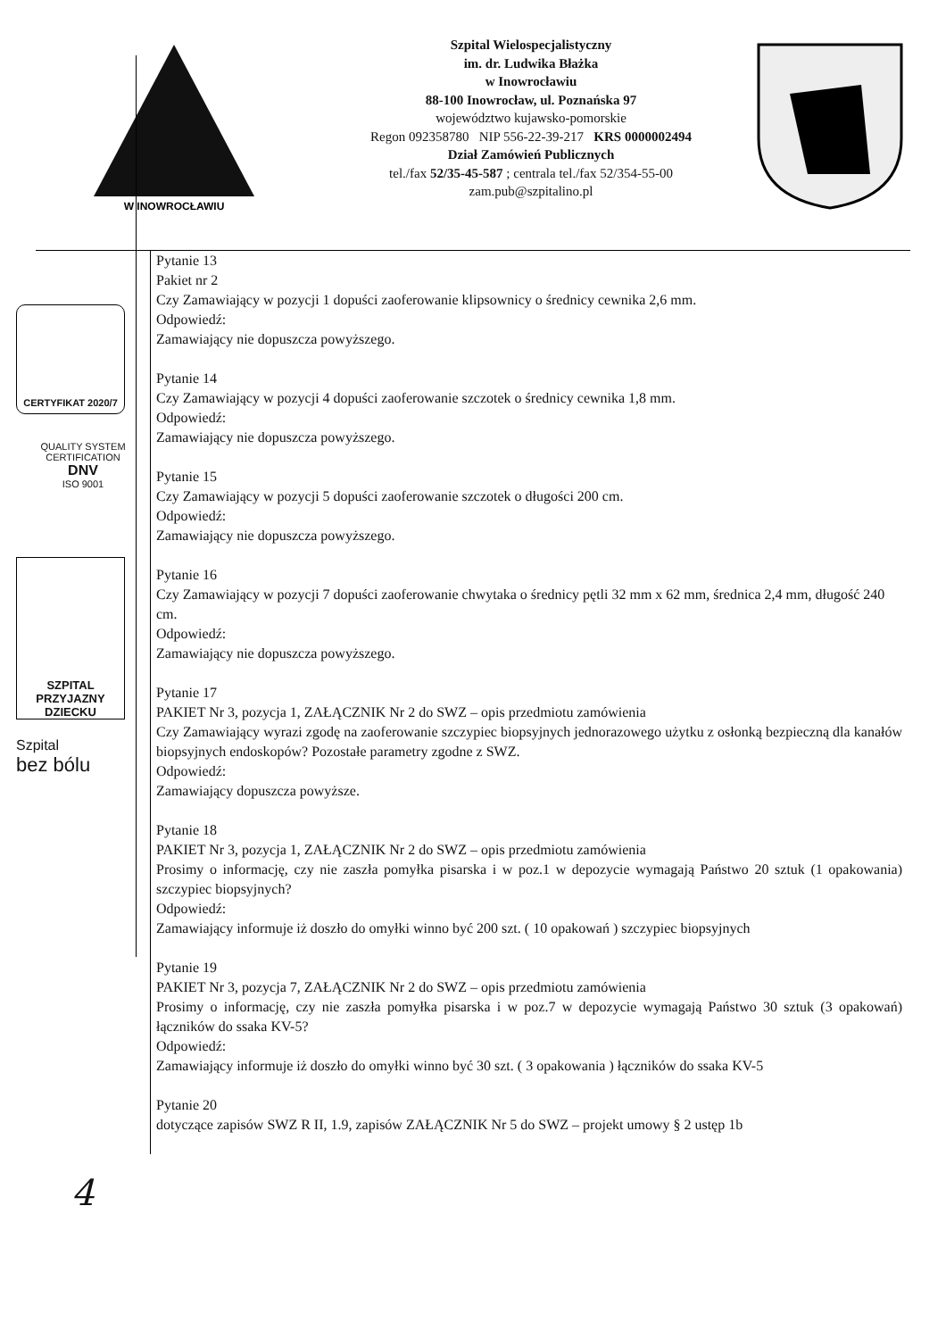W INOWROCŁAWIU
Szpital Wielospecjalistyczny
im. dr. Ludwika Błażka
w Inowrocławiu
88-100 Inowrocław, ul. Poznańska 97
województwo kujawsko-pomorskie
Regon 092358780 NIP 556-22-39-217 KRS 0000002494
Dział Zamówień Publicznych
tel./fax 52/35-45-587 ; centrala tel./fax 52/354-55-00
zam.pub@szpitalino.pl
CERTYFIKAT 2020/7
QUALITY SYSTEM CERTIFICATION
DNV
ISO 9001
SZPITAL
PRZYJAZNY
DZIECKU
Szpital
bez bólu
Pytanie 13
Pakiet nr 2
Czy Zamawiający w pozycji 1 dopuści zaoferowanie klipsownicy o średnicy cewnika 2,6 mm.
Odpowiedź:
Zamawiający nie dopuszcza powyższego.
Pytanie 14
Czy Zamawiający w pozycji 4 dopuści zaoferowanie szczotek o średnicy cewnika 1,8 mm.
Odpowiedź:
Zamawiający nie dopuszcza powyższego.
Pytanie 15
Czy Zamawiający w pozycji 5 dopuści zaoferowanie szczotek o długości 200 cm.
Odpowiedź:
Zamawiający nie dopuszcza powyższego.
Pytanie 16
Czy Zamawiający w pozycji 7 dopuści zaoferowanie chwytaka o średnicy pętli 32 mm x 62 mm, średnica 2,4 mm, długość 240 cm.
Odpowiedź:
Zamawiający nie dopuszcza powyższego.
Pytanie 17
PAKIET Nr 3, pozycja 1, ZAŁĄCZNIK Nr 2 do SWZ – opis przedmiotu zamówienia
Czy Zamawiający wyrazi zgodę na zaoferowanie szczypiec biopsyjnych jednorazowego użytku z osłonką bezpieczną dla kanałów biopsyjnych endoskopów? Pozostałe parametry zgodne z SWZ.
Odpowiedź:
Zamawiający dopuszcza powyższe.
Pytanie 18
PAKIET Nr 3, pozycja 1, ZAŁĄCZNIK Nr 2 do SWZ – opis przedmiotu zamówienia
Prosimy o informację, czy nie zaszła pomyłka pisarska i w poz.1 w depozycie wymagają Państwo 20 sztuk (1 opakowania) szczypiec biopsyjnych?
Odpowiedź:
Zamawiający informuje iż doszło do omyłki winno być 200 szt. ( 10 opakowań ) szczypiec biopsyjnych
Pytanie 19
PAKIET Nr 3, pozycja 7, ZAŁĄCZNIK Nr 2 do SWZ – opis przedmiotu zamówienia
Prosimy o informację, czy nie zaszła pomyłka pisarska i w poz.7 w depozycie wymagają Państwo 30 sztuk (3 opakowań) łączników do ssaka KV-5?
Odpowiedź:
Zamawiający informuje iż doszło do omyłki winno być 30 szt. ( 3 opakowania ) łączników do ssaka KV-5
Pytanie 20
dotyczące zapisów SWZ R II, 1.9, zapisów ZAŁĄCZNIK Nr 5 do SWZ – projekt umowy § 2 ustęp 1b
4